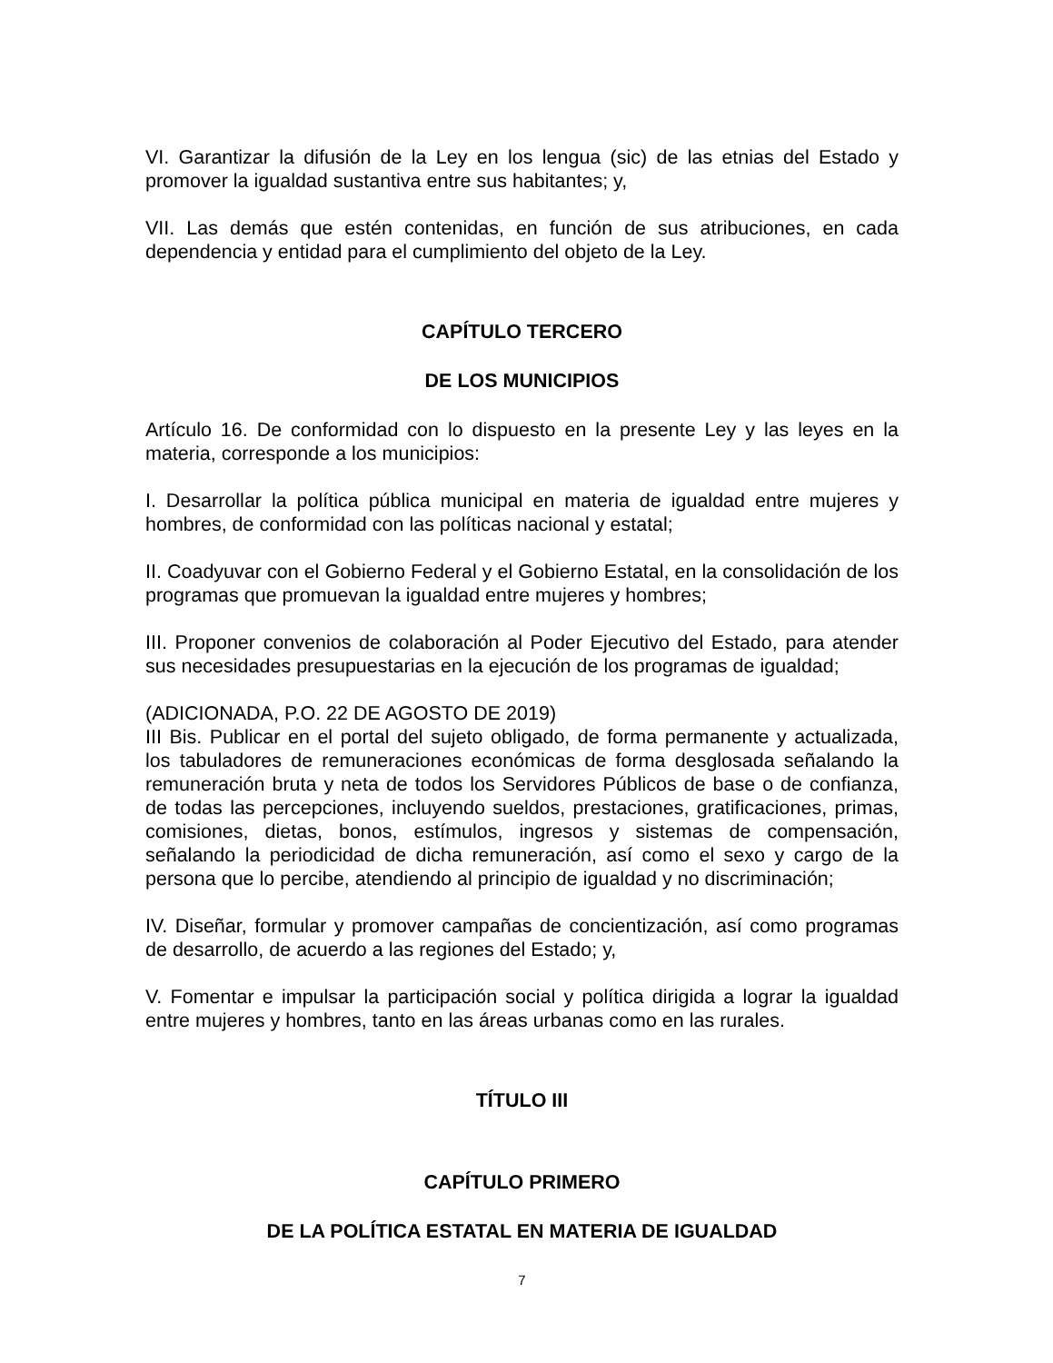VI. Garantizar la difusión de la Ley en los lengua (sic) de las etnias del Estado y promover la igualdad sustantiva entre sus habitantes; y,
VII. Las demás que estén contenidas, en función de sus atribuciones, en cada dependencia y entidad para el cumplimiento del objeto de la Ley.
CAPÍTULO TERCERO
DE LOS MUNICIPIOS
Artículo 16. De conformidad con lo dispuesto en la presente Ley y las leyes en la materia, corresponde a los municipios:
I. Desarrollar la política pública municipal en materia de igualdad entre mujeres y hombres, de conformidad con las políticas nacional y estatal;
II. Coadyuvar con el Gobierno Federal y el Gobierno Estatal, en la consolidación de los programas que promuevan la igualdad entre mujeres y hombres;
III. Proponer convenios de colaboración al Poder Ejecutivo del Estado, para atender sus necesidades presupuestarias en la ejecución de los programas de igualdad;
(ADICIONADA, P.O. 22 DE AGOSTO DE 2019)
III Bis. Publicar en el portal del sujeto obligado, de forma permanente y actualizada, los tabuladores de remuneraciones económicas de forma desglosada señalando la remuneración bruta y neta de todos los Servidores Públicos de base o de confianza, de todas las percepciones, incluyendo sueldos, prestaciones, gratificaciones, primas, comisiones, dietas, bonos, estímulos, ingresos y sistemas de compensación, señalando la periodicidad de dicha remuneración, así como el sexo y cargo de la persona que lo percibe, atendiendo al principio de igualdad y no discriminación;
IV. Diseñar, formular y promover campañas de concientización, así como programas de desarrollo, de acuerdo a las regiones del Estado; y,
V. Fomentar e impulsar la participación social y política dirigida a lograr la igualdad entre mujeres y hombres, tanto en las áreas urbanas como en las rurales.
TÍTULO III
CAPÍTULO PRIMERO
DE LA POLÍTICA ESTATAL EN MATERIA DE IGUALDAD
7